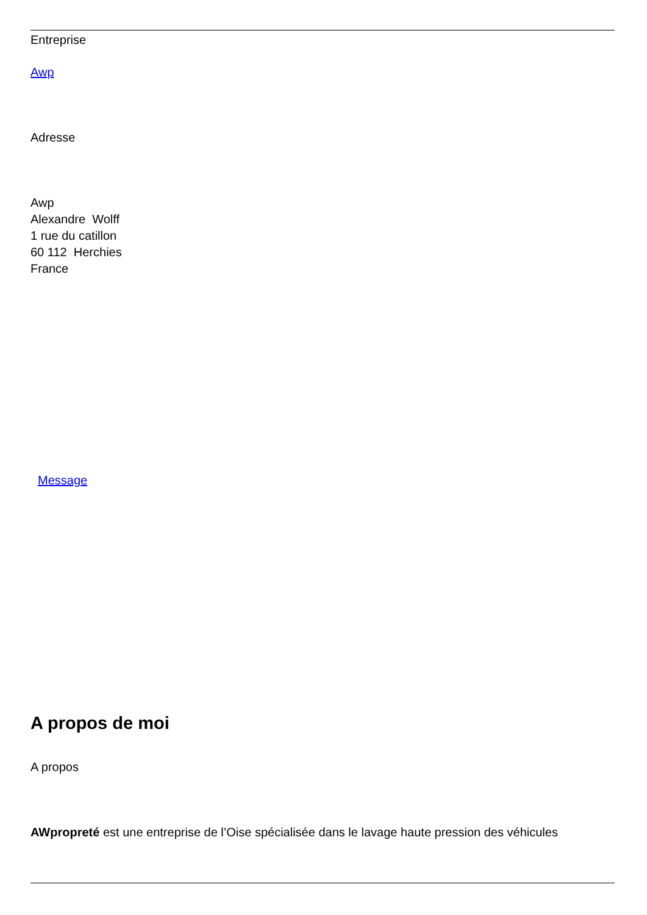Entreprise
Awp
Adresse
Awp
Alexandre Wolff
1 rue du catillon
60 112 Herchies
France
Message
A propos de moi
A propos
AWpropreté est une entreprise de l’Oise spécialisée dans le lavage haute pression des véhicules